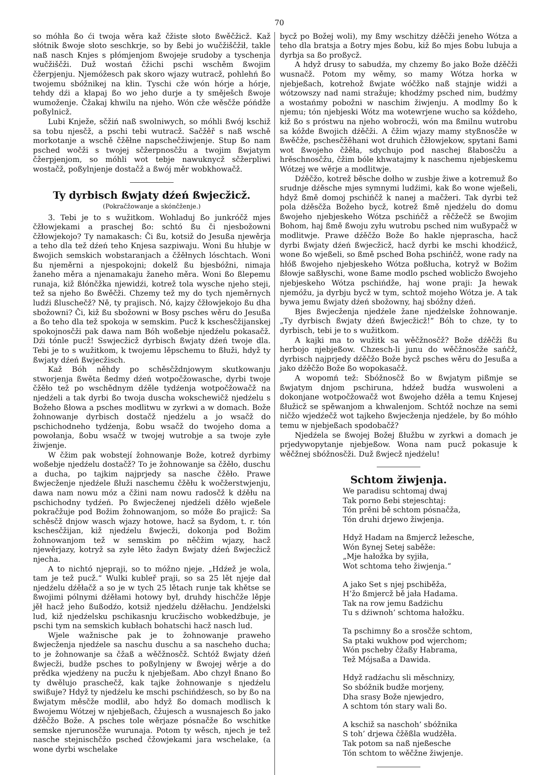70
so móhła ßo ći twoja wěra kaž čžiste słoto ßwěčžicž. Kaž słótnik ßwoje słoto seschkrje, so by ßebi jo wučžiščžił, takle naß nasch Knjes s płómjenjom ßwojeje srudoby a tyschenja wučžiščži. Duž wostań čžichi pschi wschěm ßwojim čžerpjenju. Njemóžesch pak skoro wjazy wutracž, pohlehń ßo twojemu sbóžnikej na kłin. Tyschi cže wón hórje a hórje, tehdy dźi a kłapaj ßo wo jeho durje a ty směješch ßwoje wumoženje. Čžakaj khwilu na njeho. Wón cže wěsčže póńdže poßylnicž.
Lubi Knježe, sčžiń naß swolniwych, so móhli ßwój kschiž sa tobu njesčž, a pschi tebi wutracž. Sačžěř s naß wschě morkotanje a wschě čžěłne napschečžiwjenje. Stup ßo nam psched wočži s twojej sčžerpnosčžu a twojim ßwjatym čžerpjenjom, so móhli wot tebje nawuknycž sčžerpliwi wostačž, poßylnjenje dostačž a ßwój měr wobkhowačž.
Ty dyrbisch ßwjaty dźeń ßwjecžicž.
(Pokračžowanje a skónčženje.)
3. Tebi je to s wužitkom. Wohladuj ßo junkróčž mjes čžłowjekami a praschej ßo: schtó ßu či njesbožowni čžłowjekojo? Ty namakasch: Či ßu, kotsiž do Jesußa njewěrja a teho dla tež dźeń teho Knjesa sazpiwaju. Woni ßu hłubje w ßwojich semskich wobstaranjach a čžěłnych lóschtach. Woni ßu njeměrni a njespokojni; dokelž ßu bjesbóžni, nimaja žaneho měra a njenamakaju žaneho měra. Woni ßo ßlepemu runaja, kiž ßłónčžka njewidźi, kotrež tola wysche njeho steji, tež sa njeho ßo ßwěčži. Chzemy tež my do tych njeměrnych ludźi ßluschečž? Ně, ty prajisch. Nó, kajzy čžłowjekojo ßu dha sbožowni? Či, kiž ßu sbožowni w Bosy psches wěru do Jesußa a ßo teho dla tež spokoja w semskim. Pucž k kschesčžijanskej spokojnosčži pak dawa nam Bóh woßebje njedźelu pokasačž. Dźi tónle pucž! Sswjecžicž dyrbisch ßwjaty dźeń twoje dla. Tebi je to s wužitkom, k twojemu lěpschemu to ßłuži, hdyž ty ßwjaty dźeń ßwjecžisch.
Kaž Bóh něhdy po schěsčždnjowym skutkowanju stworjenja ßwěta ßedmy dźeń wotpočžowasche, dyrbi twoje čžěło tež po wschědnym dźěle tydźenja wotpočžowačž na njedźeli a tak dyrbi ßo twoja duscha wokschewičž njedźelu s Božeho ßłowa a psches modlitwu w zyrkwi a w domach. Bože žohnowanje dyrbisch dostačž njedźelu a jo wsačž do pschichodneho tydźenja, ßobu wsačž do twojeho doma a powołanja, ßobu wsačž w twojej wutrobje a sa twoje zyłe žiwjenje.
W čžim pak wobstejí žohnowanje Bože, kotrež dyrbimy woßebje njedźelu dostačž? To je žohnowanje sa čžěło, duschu a ducha, po tajkim najprjedy sa nasche čžěło. Prawe ßwjecženje njedźele ßłuži naschemu čžěłu k wočžerstwjenju, dawa nam nowu móz a čžini nam nowu radosčž k dźěłu na pschichodny tydźeń. Po ßwjecženej njedźeli dźěło wjeßele pokračžuje pod Božim žohnowanjom, so móže ßo prajicž: Sa schěsčž dnjow wasch wjazy hotowe, hacž sa ßydom, t. r. tón kschesčžijan, kiž njedźelu ßwjecži, dokonja pod Božim žohnowanjom tež w semskim po něčžim wjazy, hacž njewěrjazy, kotryž sa zyłe lěto žadyn ßwjaty dźeń ßwjecžicž njecha.
A to nichtó njepraji, so to móžno njeje. „Hdźež je wola, tam je tež pucž.“ Wulki kubleř praji, so sa 25 lět njeje dał njedźelu dźěłačž a so je w tych 25 lětach runje tak khětse se ßwojimi pólnymi dźěłami hotowy był, druhdy hischčže lěpje jěł hacž jeho ßußodźo, kotsiž njedźelu dźěłachu. Jendźelski lud, kiž njedźelsku pschikasnju krucžischo wobkedźbuje, je pschi tym na semskich kubłach bohatschi hacž nasch lud.
Wjele wažnische pak je to žohnowanje praweho ßwjecženja njedźele sa naschu duschu a sa nascheho ducha; to je žohnowanje sa čžaß a wěčžnosčž. Schtóž ßwjaty dźeń ßwjecži, budže psches to poßylnjeny w ßwojej wěrje a do prědka wjedźeny na pucžu k njebjeßam. Abo chzył ßnano ßo ty dwělujo praschečž, kak tajke žohnowanje s njedźelu swißuje? Hdyž ty njedźelu ke mschi pschińdźesch, so by ßo na ßwjatym měsčže modlił, abo hdyž ßo domach modlisch k ßwojemu Wótzej w njebjeßach, čžujesch a wusnajesch ßo jako dźěčžo Bože. A psches tole wěrjaze pósnačže ßo wschitke semske njerunosčže wurunaja. Potom ty wěsch, njech je tež nasche stejnischčžo psched čžowjekami jara wschelake, (a wone dyrbi wschelake
bycž po Božej woli), my ßmy wschitzy dźěčži jeneho Wótza a teho dla bratsja a ßotry mjes ßobu, kiž ßo mjes ßobu lubuja a dyrbja sa ßo proßycž.
A hdyž drusy to sabudźa, my chzemy ßo jako Bože dźěčži wusnačž. Potom my wěmy, so mamy Wótza horka w njebjeßach, kotrehož ßwjate wóčžko naß stajnje widźi a wótzowszy nad nami stražuje; khodźmy psched nim, budźmy a wostańmy pobožni w naschim žiwjenju. A modlmy ßo k njemu; tón njebjeski Wótz ma wotewrjene wucho sa kóždeho, kiž ßo s próstwu na njeho wobrocži, wón ma ßmilnu wutrobu sa kóžde ßwojich dźěčži. A čžim wjazy mamy styßnosčže w ßwěčže, pschesčžěhani wot druhich čžłowjekow, spytani ßami wot ßwojeho čžěła, sdychujo pod naschej ßłabosčžu a hrěschnosčžu, čžim bóle khwatajmy k naschemu njebjeskemu Wótzej we wěrje a modlitwje.
Dźěčžo, kotrež běsche dołho w zusbje žiwe a kotremuž ßo srudnje dźěsche mjes symnymi ludźimi, kak ßo wone wjeßeli, hdyž ßmě domoj pschińčž k nanej a mačžeri. Tak dyrbi tež pola dźěsčža Božeho bycž, kotrež ßmě njedźelu do domu ßwojeho njebjeskeho Wótza pschińčž a rěčžečž se ßwojim Bohom, haj ßmě ßwoju zyłu wutrobu psched nim wußypačž w modlitwje. Prawe dźěčžo Bože ßo hakle njeprascha, hacž dyrbi ßwjaty dźeń ßwjecžicž, hacž dyrbi ke mschi khodźicž, wone ßo wjeßeli, so ßmě psched Boha pschińčž, wone rady na hłóß ßwojeho njebjeskeho Wótza poßłucha, kotryž w Božim ßłowje saßłyschi, wone ßame modlo psched woblicžo ßwojeho njebjeskeho Wótza pschińdže, haj wone praji: Ja hewak njemóžu, ja dyrbju bycž w tym, schtož mojeho Wótza je. A tak bywa jemu ßwjaty dźeń sbožowny, haj sbóžny dźeń.
Bjes ßwjecženja njedźele žane njedźelske žohnowanje. „Ty dyrbisch ßwjaty dźeń ßwjecžicž!“ Bóh to chze, ty to dyrbisch, tebi je to s wužitkom.
A kajki ma to wužitk sa wěčžnosčž? Bože dźěčži ßu herbojo njebjeßow. Chzesch-li junu do wěčžnosčže sańčž, dyrbisch najprjedy dźěčžo Bože bycž psches wěru do Jesußa a jako dźěčžo Bože ßo wopokasačž.
A wopomń tež: Sbóžnosčž ßo w ßwjatym pißmje se ßwjatym dnjom pschiruna, hdźež budźa wuswoleni a dokonjane wotpočžowačž wot ßwojeho dźěła a temu Knjesej ßłužicž se spěwanjom a khwalenjom. Schtóž nochze na semi ničžo wjedźečž wot tajkeho ßwjecženja njedźele, by ßo móhło temu w njebjeßach spodobačž?
Njedźela se ßwojej Božej ßłužbu w zyrkwi a domach je prjedywopytanje njebjeßow. Wona nam pucž pokasuje k wěčžnej sbóžnosčži. Duž ßwjecž njedźelu!
Schtom žiwjenja.
We paradisu schtomaj dwaj
Tak porno ßebi stejeschtaj:
Tón prěni bě schtom pósnačža,
Tón druhi drjewo žiwjenja.
Hdyž Hadam na ßmjercž ležesche,
Wón ßynej Setej saběže:
„Mje hałožka by syjiła,
Wot schtoma teho žiwjenja.“
A jako Set s njej pschiběža,
H’žo ßmjercž bě jała Hadama.
Tak na row jemu ßadźichu
Tu s dźiwnoh’ schtoma hałožku.
Ta pschimny ßo a srosčže schtom,
Sa ptaki wukhow pod wjerchom;
Wón pscheby čžaßy Habrama,
Tež Mójsaßa a Dawida.
Hdyž radźachu sli měschnizy,
So sbóžnik budže morjeny,
Dha srasy Bože njewjedro,
A schtom tón stary wali ßo.
A kschiž sa naschoh’ sbóžnika
S toh’ drjewa čžěßla wudźěła.
Tak potom sa naß njeßesche
Tón schtom to wěčžne žiwjenje.